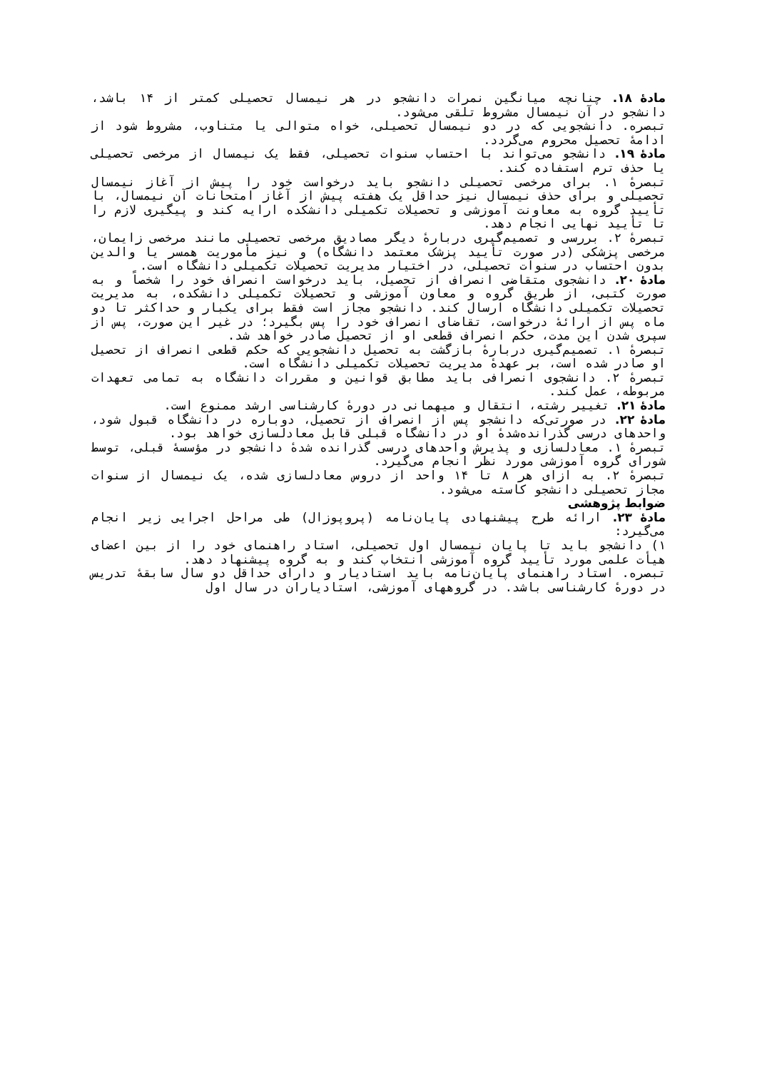مادهٔ ۱۸. چنانچه میانگین نمرات دانشجو در هر نیمسال تحصیلی کمتر از ۱۴ باشد، دانشجو در آن نیمسال مشروط تلقی می‌شود.
تبصره. دانشجویی که در دو نیمسال تحصیلی، خواه متوالی یا متناوب، مشروط شود از ادامهٔ تحصیل محروم می‌گردد.
مادهٔ ۱۹. دانشجو می‌تواند با احتساب سنوات تحصیلی، فقط یک نیمسال از مرخصی تحصیلی یا حذف ترم استفاده کند.
تبصرهٔ ۱. برای مرخصی تحصیلی دانشجو باید درخواست خود را پیش از آغاز نیمسال تحصیلی و برای حذف نیمسال نیز حداقل یک هفته پیش از آغاز امتحانات آن نیمسال، با تأیید گروه به معاونت آموزشی و تحصیلات تکمیلی دانشکده ارایه کند و پیگیری لازم را تا تأیید نهایی انجام دهد.
تبصرهٔ ۲. بررسی و تصمیم‌گیری دربارهٔ دیگر مصادیق مرخصی تحصیلی مانند مرخصی زایمان، مرخصی پزشکی (در صورت تأیید پزشک معتمد دانشگاه) و نیز مأموریت همسر یا والدین بدون احتساب در سنوات تحصیلی، در اختیار مدیریت تحصیلات تکمیلی دانشگاه است.
مادهٔ ۲۰. دانشجوی متقاضی انصراف از تحصیل، باید درخواست انصراف خود را شخصاً و به صورت کتبی، از طریق گروه و معاون آموزشی و تحصیلات تکمیلی دانشکده، به مدیریت تحصیلات تکمیلی دانشگاه ارسال کند. دانشجو مجاز است فقط برای یکبار و حداکثر تا دو ماه پس از ارائهٔ درخواست، تقاضای انصراف خود را پس بگیرد؛ در غیر این صورت، پس از سپری شدن این مدت، حکم انصراف قطعی او از تحصیل صادر خواهد شد.
تبصرهٔ ۱. تصمیم‌گیری دربارهٔ بازگشت به تحصیل دانشجویی که حکم قطعی انصراف از تحصیل او صادر شده است، بر عهدهٔ مدیریت تحصیلات تکمیلی دانشگاه است.
تبصرهٔ ۲. دانشجوی انصرافی باید مطابق قوانین و مقررات دانشگاه به تمامی تعهدات مربوطه، عمل کند.
مادهٔ ۲۱. تغییر رشته، انتقال و میهمانی در دورهٔ کارشناسی ارشد ممنوع است.
مادهٔ ۲۲. در صورتی‌که دانشجو پس از انصراف از تحصیل، دوباره در دانشگاه قبول شود، واحدهای درسی گذرانده‌شدهٔ او در دانشگاه قبلی قابل معادلسازی خواهد بود.
تبصرهٔ ۱. معادلسازی و پذیرش واحدهای درسی گذرانده شدهٔ دانشجو در مؤسسهٔ قبلی، توسط شورای گروه آموزشی مورد نظر انجام می‌گیرد.
تبصرهٔ ۲. به ازای هر ۸ تا ۱۴ واحد از دروس معادلسازی شده، یک نیمسال از سنوات مجاز تحصیلی دانشجو کاسته می‌شود.
ضوابط پژوهشی
مادهٔ ۲۳. ارائه طرح پیشنهادی پایان‌نامه (پروپوزال) طی مراحل اجرایی زیر انجام می‌گیرد:
۱) دانشجو باید تا پایان نیمسال اول تحصیلی، استاد راهنمای خود را از بین اعضای هیأت علمی مورد تأیید گروه آموزشی انتخاب کند و به گروه پیشنهاد دهد.
تبصره. استاد راهنمای پایان‌نامه باید استادیار و دارای حداقل دو سال سابقهٔ تدریس در دورهٔ کارشناسی باشد. در گروههای آموزشی، استادیاران در سال اول